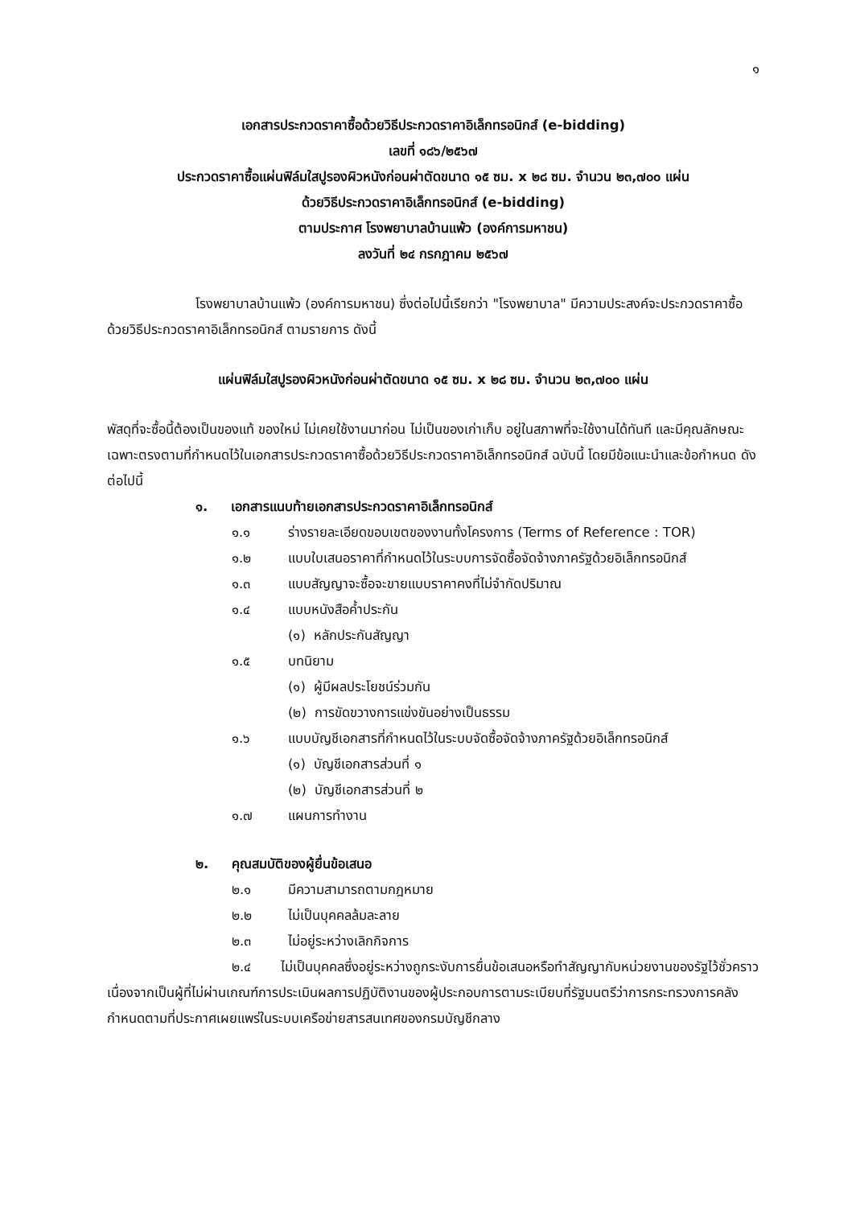๑
เอกสารประกวดราคาซื้อด้วยวิธีประกวดราคาอิเล็กทรอนิกส์ (e-bidding)
เลขที่ ๑๘๖/๒๕๖๗
ประกวดราคาซื้อแผ่นฟิล์มใสปูรองผิวหนังก่อนผ่าตัดขนาด ๑๕ ซม. x ๒๘ ซม. จำนวน ๒๓,๗๐๐ แผ่น
ด้วยวิธีประกวดราคาอิเล็กทรอนิกส์ (e-bidding)
ตามประกาศ โรงพยาบาลบ้านแพ้ว (องค์การมหาชน)
ลงวันที่ ๒๔ กรกฎาคม ๒๕๖๗
โรงพยาบาลบ้านแพ้ว (องค์การมหาชน) ซึ่งต่อไปนี้เรียกว่า "โรงพยาบาล" มีความประสงค์จะประกวดราคาซื้อด้วยวิธีประกวดราคาอิเล็กทรอนิกส์ ตามรายการ ดังนี้
แผ่นฟิล์มใสปูรองผิวหนังก่อนผ่าตัดขนาด ๑๕ ซม. x ๒๘ ซม. จำนวน ๒๓,๗๐๐ แผ่น
พัสดุที่จะซื้อนี้ต้องเป็นของแท้ ของใหม่ ไม่เคยใช้งานมาก่อน ไม่เป็นของเก่าเก็บ อยู่ในสภาพที่จะใช้งานได้ทันที และมีคุณลักษณะเฉพาะตรงตามที่กำหนดไว้ในเอกสารประกวดราคาซื้อด้วยวิธีประกวดราคาอิเล็กทรอนิกส์ ฉบับนี้ โดยมีข้อแนะนำและข้อกำหนด ดังต่อไปนี้
๑. เอกสารแนบท้ายเอกสารประกวดราคาอิเล็กทรอนิกส์
๑.๑ ร่างรายละเอียดขอบเขตของงานทั้งโครงการ (Terms of Reference : TOR)
๑.๒ แบบใบเสนอราคาที่กำหนดไว้ในระบบการจัดซื้อจัดจ้างภาครัฐด้วยอิเล็กทรอนิกส์
๑.๓ แบบสัญญาจะซื้อจะขายแบบราคาคงที่ไม่จำกัดปริมาณ
๑.๔ แบบหนังสือค้ำประกัน
(๑) หลักประกันสัญญา
๑.๕ บทนิยาม
(๑) ผู้มีผลประโยชน์ร่วมกัน
(๒) การขัดขวางการแข่งขันอย่างเป็นธรรม
๑.๖ แบบบัญชีเอกสารที่กำหนดไว้ในระบบจัดซื้อจัดจ้างภาครัฐด้วยอิเล็กทรอนิกส์
(๑) บัญชีเอกสารส่วนที่ ๑
(๒) บัญชีเอกสารส่วนที่ ๒
๑.๗ แผนการทำงาน
๒. คุณสมบัติของผู้ยื่นข้อเสนอ
๒.๑ มีความสามารถตามกฎหมาย
๒.๒ ไม่เป็นบุคคลล้มละลาย
๒.๓ ไม่อยู่ระหว่างเลิกกิจการ
๒.๔ ไม่เป็นบุคคลซึ่งอยู่ระหว่างถูกระงับการยื่นข้อเสนอหรือทำสัญญากับหน่วยงานของรัฐไว้ชั่วคราว เนื่องจากเป็นผู้ที่ไม่ผ่านเกณฑ์การประเมินผลการปฏิบัติงานของผู้ประกอบการตามระเบียบที่รัฐมนตรีว่าการกระทรวงการคลังกำหนดตามที่ประกาศเผยแพร่ในระบบเครือข่ายสารสนเทศของกรมบัญชีกลาง